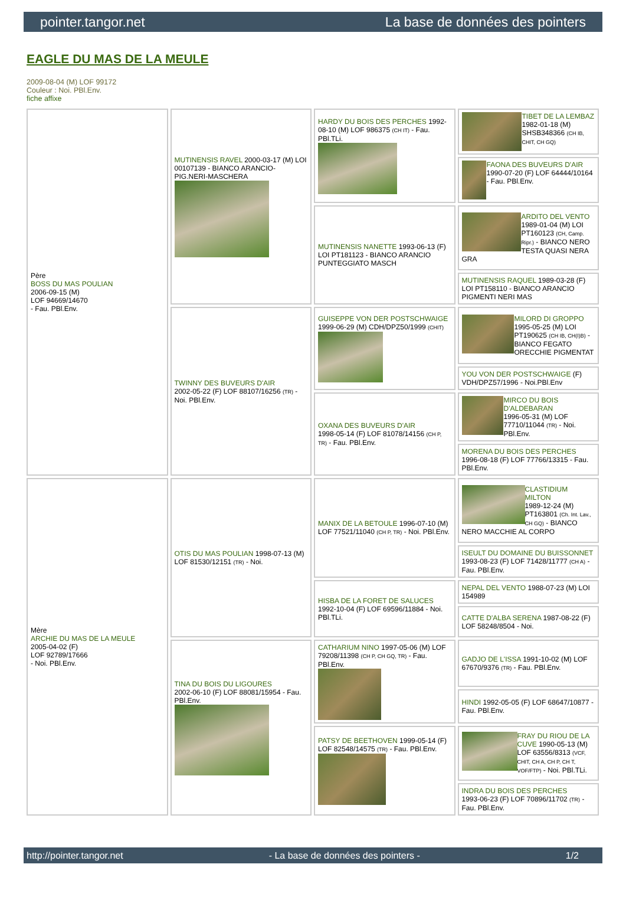pointer.tangor.net La base de données des pointers
EAGLE DU MAS DE LA MEULE
2009-08-04 (M) LOF 99172
Couleur : Noi. PBl.Env.
fiche affixe
| Père BOSS DU MAS POULIAN 2006-09-15 (M) LOF 94669/14670 - Fau. PBl.Env. | MUTINENSIS RAVEL 2000-03-17 (M) LOI 00107139 - BIANCO ARANCIO-PIG.NERI-MASCHERA | HARDY DU BOIS DES PERCHES 1992-08-10 (M) LOF 986375 (CH IT) - Fau. PBl.TLi. | TIBET DE LA LEMBAZ 1982-01-18 (M) SHSB348366 (CH IB, CHIT, CH GQ) |
| | | | FAONA DES BUVEURS D'AIR 1990-07-20 (F) LOF 64444/10164 - Fau. PBl.Env. |
| | | MUTINENSIS NANETTE 1993-06-13 (F) LOI PT181123 - BIANCO ARANCIO PUNTEGGIATO MASCH | ARDITO DEL VENTO 1989-01-04 (M) LOI PT160123 (CH, Camp. Ripr.) - BIANCO NERO TESTA QUASI NERA GRA |
| | | | MUTINENSIS RAQUEL 1989-03-28 (F) LOI PT158110 - BIANCO ARANCIO PIGMENTI NERI MAS |
| | TWINNY DES BUVEURS D'AIR 2002-05-22 (F) LOF 88107/16256 (TR) - Noi. PBl.Env. | GUISEPPE VON DER POSTSCHWAIGE 1999-06-29 (M) CDH/DPZ50/1999 (CHIT) | MILORD DI GROPPO 1995-05-25 (M) LOI PT190625 (CH IB, CH(I)B) - BIANCO FEGATO ORECCHIE PIGMENTAT |
| | | | YOU VON DER POSTSCHWAIGE (F) VDH/DPZ57/1996 - Noi.PBl.Env |
| | | OXANA DES BUVEURS D'AIR 1998-05-14 (F) LOF 81078/14156 (CH P, TR) - Fau. PBl.Env. | MIRCO DU BOIS D'ALDEBARAN 1996-05-31 (M) LOF 77710/11044 (TR) - Noi. PBl.Env. |
| | | | MORENA DU BOIS DES PERCHES 1996-08-18 (F) LOF 77766/13315 - Fau. PBl.Env. |
| Mère ARCHIE DU MAS DE LA MEULE 2005-04-02 (F) LOF 92789/17666 - Noi. PBl.Env. | OTIS DU MAS POULIAN 1998-07-13 (M) LOF 81530/12151 (TR) - Noi. | MANIX DE LA BETOULE 1996-07-10 (M) LOF 77521/11040 (CH P, TR) - Noi. PBl.Env. | CLASTIDIUM MILTON 1989-12-24 (M) PT163801 (Ch. Int. Lav., CH GQ) - BIANCO NERO MACCHIE AL CORPO |
| | | | ISEULT DU DOMAINE DU BUISSONNET 1993-08-23 (F) LOF 71428/11777 (CH A) - Fau. PBl.Env. |
| | | HISBA DE LA FORET DE SALUCES 1992-10-04 (F) LOF 69596/11884 - Noi. PBl.TLi. | NEPAL DEL VENTO 1988-07-23 (M) LOI 154989 |
| | | | CATTE D'ALBA SERENA 1987-08-22 (F) LOF 58248/8504 - Noi. |
| | TINA DU BOIS DU LIGOURES 2002-06-10 (F) LOF 88081/15954 - Fau. PBl.Env. | CATHARIUM NINO 1997-05-06 (M) LOF 79208/11398 (CH P, CH GQ, TR) - Fau. PBl.Env. | GADJO DE L'ISSA 1991-10-02 (M) LOF 67670/9376 (TR) - Fau. PBl.Env. |
| | | | HINDI 1992-05-05 (F) LOF 68647/10877 - Fau. PBl.Env. |
| | | PATSY DE BEETHOVEN 1999-05-14 (F) LOF 82548/14575 (TR) - Fau. PBl.Env. | FRAY DU RIOU DE LA CUVE 1990-05-13 (M) LOF 63556/8313 (VCF, CHIT, CH A, CH P, CH T, VOF/FTP) - Noi. PBl.TLi. |
| | | | INDRA DU BOIS DES PERCHES 1993-06-23 (F) LOF 70896/11702 (TR) - Fau. PBl.Env. |
http://pointer.tangor.net - La base de données des pointers - 1/2